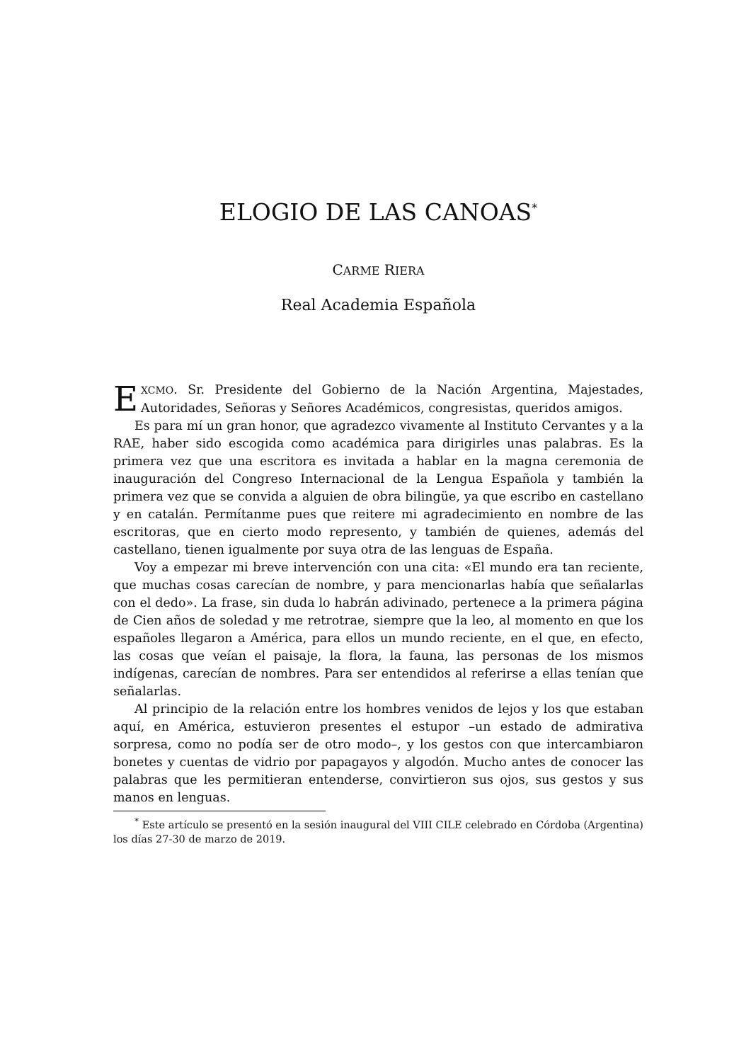ELOGIO DE LAS CANOAS<sup>*</sup>
CARME RIERA
Real Academia Española
EXCMO. Sr. Presidente del Gobierno de la Nación Argentina, Majestades, Autoridades, Señoras y Señores Académicos, congresistas, queridos amigos.
Es para mí un gran honor, que agradezco vivamente al Instituto Cervantes y a la RAE, haber sido escogida como académica para dirigirles unas palabras. Es la primera vez que una escritora es invitada a hablar en la magna ceremonia de inauguración del Congreso Internacional de la Lengua Española y también la primera vez que se convida a alguien de obra bilingüe, ya que escribo en castellano y en catalán. Permítanme pues que reitere mi agradecimiento en nombre de las escritoras, que en cierto modo represento, y también de quienes, además del castellano, tienen igualmente por suya otra de las lenguas de España.
Voy a empezar mi breve intervención con una cita: «El mundo era tan reciente, que muchas cosas carecían de nombre, y para mencionarlas había que señalarlas con el dedo». La frase, sin duda lo habrán adivinado, pertenece a la primera página de Cien años de soledad y me retrotrae, siempre que la leo, al momento en que los españoles llegaron a América, para ellos un mundo reciente, en el que, en efecto, las cosas que veían el paisaje, la flora, la fauna, las personas de los mismos indígenas, carecían de nombres. Para ser entendidos al referirse a ellas tenían que señalarlas.
Al principio de la relación entre los hombres venidos de lejos y los que estaban aquí, en América, estuvieron presentes el estupor –un estado de admirativa sorpresa, como no podía ser de otro modo–, y los gestos con que intercambiaron bonetes y cuentas de vidrio por papagayos y algodón. Mucho antes de conocer las palabras que les permitieran entenderse, convirtieron sus ojos, sus gestos y sus manos en lenguas.
<sup>*</sup> Este artículo se presentó en la sesión inaugural del VIII CILE celebrado en Córdoba (Argentina) los días 27-30 de marzo de 2019.